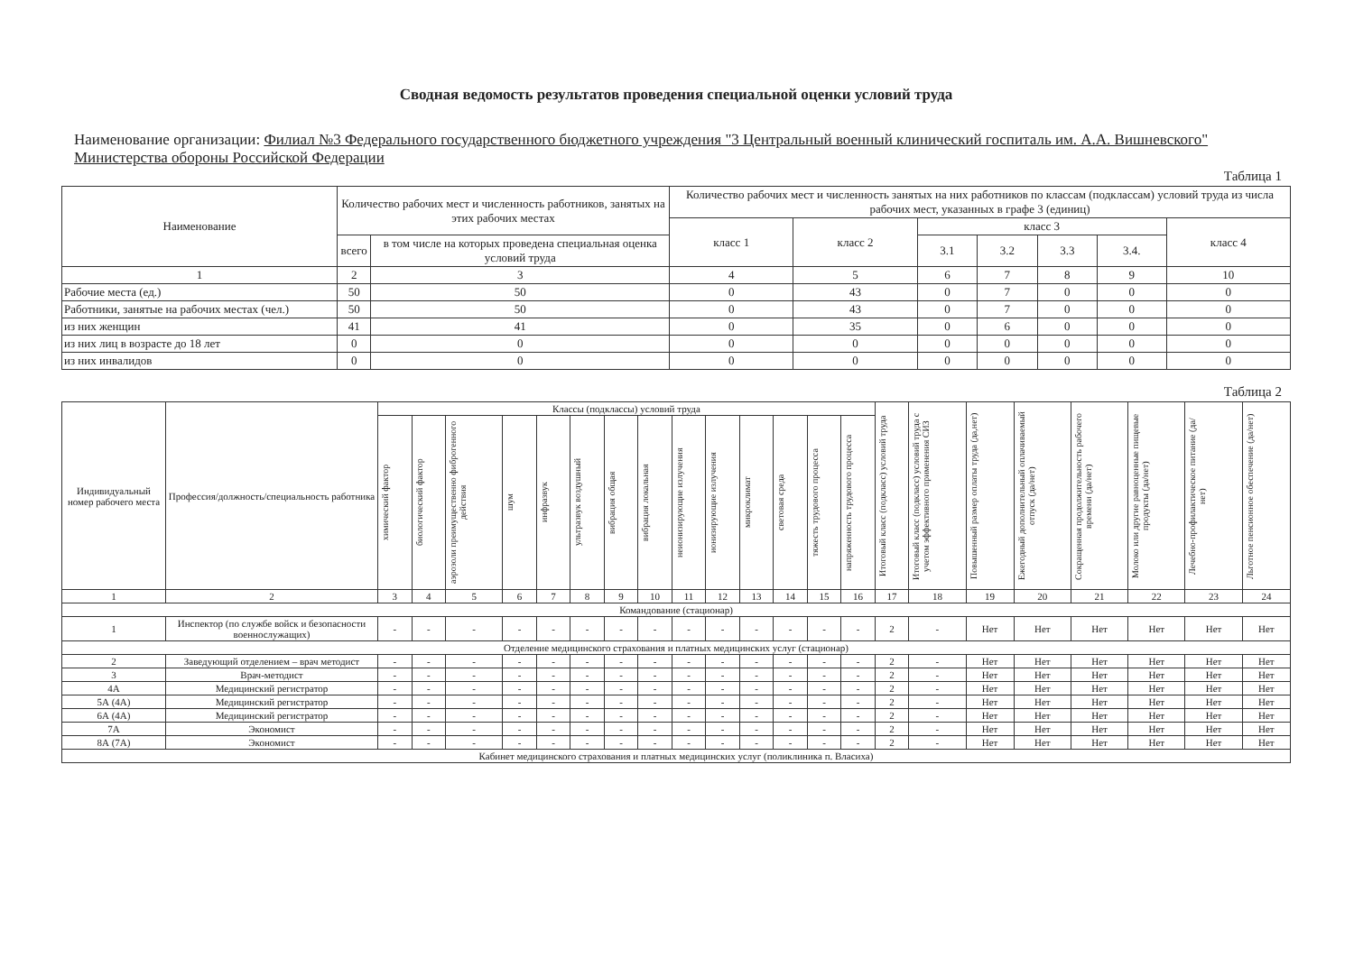Сводная ведомость результатов проведения специальной оценки условий труда
Наименование организации: Филиал №3 Федерального государственного бюджетного учреждения "3 Центральный военный клинический госпиталь им. А.А. Вишневского" Министерства обороны Российской Федерации
Таблица 1
| Наименование | Количество рабочих мест и численность работников, занятых на этих рабочих местах | | Количество рабочих мест и численность занятых на них работников по классам (подклассам) условий труда из числа рабочих мест, указанных в графе 3 (единиц) | | | | | | |
| --- | --- | --- | --- | --- | --- | --- | --- | --- | --- |
| | | | класс 1 | класс 2 | класс 3 | | | | класс 4 |
| | всего | в том числе на которых проведена специальная оценка условий труда | | | 3.1 | 3.2 | 3.3 | 3.4. | |
| 1 | 2 | 3 | 4 | 5 | 6 | 7 | 8 | 9 | 10 |
| Рабочие места (ед.) | 50 | 50 | 0 | 43 | 0 | 7 | 0 | 0 | 0 |
| Работники, занятые на рабочих местах (чел.) | 50 | 50 | 0 | 43 | 0 | 7 | 0 | 0 | 0 |
| из них женщин | 41 | 41 | 0 | 35 | 0 | 6 | 0 | 0 | 0 |
| из них лиц в возрасте до 18 лет | 0 | 0 | 0 | 0 | 0 | 0 | 0 | 0 | 0 |
| из них инвалидов | 0 | 0 | 0 | 0 | 0 | 0 | 0 | 0 | 0 |
Таблица 2
| Индивидуальный номер рабочего места | Профессия/должность/специальность работника | Классы (подклассы) условий труда | | | | | | | | | | | | | | Итоговый класс (подкласс) условий труда | Итоговый класс (подкласс) условий труда с учетом эффективного применения СИЗ | Повышенный размер оплаты труда (да,нет) | Ежегодный дополнительный оплачиваемый отпуск (да/нет) | Сокращенная продолжительность рабочего времени (да/нет) | Молоко или другие равноценные пищевые продукты (да/нет) | Лечебно-профилактическое питание (да/нет) | Льготное пенсионное обеспечение (да/нет) |
| --- | --- | --- | --- | --- | --- | --- | --- | --- | --- | --- | --- | --- | --- | --- | --- | --- | --- | --- | --- | --- | --- | --- | --- |
| | | химический фактор | биологический фактор | аэрозоли преимущественно фиброгенного действия | шум | инфразвук | ультразвук воздушный | вибрация общая | вибрация локальная | неионизирующие излучения | ионизирующие излучения | микроклимат | световая среда | тяжесть трудового процесса | напряженность трудового процесса | | | | | | | | |
| 1 | 2 | 3 | 4 | 5 | 6 | 7 | 8 | 9 | 10 | 11 | 12 | 13 | 14 | 15 | 16 | 17 | 18 | 19 | 20 | 21 | 22 | 23 | 24 |
| Командование (стационар) | | | | | | | | | | | | | | | | | | | | | | | |
| 1 | Инспектор (по службе войск и безопасности военнослужащих) | - | - | - | - | - | - | - | - | - | - | - | - | - | - | 2 | - | Нет | Нет | Нет | Нет | Нет | Нет |
| Отделение медицинского страхования и платных медицинских услуг (стационар) | | | | | | | | | | | | | | | | | | | | | | | |
| 2 | Заведующий отделением – врач методист | - | - | - | - | - | - | - | - | - | - | - | - | - | - | 2 | - | Нет | Нет | Нет | Нет | Нет | Нет |
| 3 | Врач-методист | - | - | - | - | - | - | - | - | - | - | - | - | - | - | 2 | - | Нет | Нет | Нет | Нет | Нет | Нет |
| 4А | Медицинский регистратор | - | - | - | - | - | - | - | - | - | - | - | - | - | - | 2 | - | Нет | Нет | Нет | Нет | Нет | Нет |
| 5А (4А) | Медицинский регистратор | - | - | - | - | - | - | - | - | - | - | - | - | - | - | 2 | - | Нет | Нет | Нет | Нет | Нет | Нет |
| 6А (4А) | Медицинский регистратор | - | - | - | - | - | - | - | - | - | - | - | - | - | - | 2 | - | Нет | Нет | Нет | Нет | Нет | Нет |
| 7А | Экономист | - | - | - | - | - | - | - | - | - | - | - | - | - | - | 2 | - | Нет | Нет | Нет | Нет | Нет | Нет |
| 8А (7А) | Экономист | - | - | - | - | - | - | - | - | - | - | - | - | - | - | 2 | - | Нет | Нет | Нет | Нет | Нет | Нет |
| Кабинет медицинского страхования и платных медицинских услуг (поликлиника п. Власиха) | | | | | | | | | | | | | | | | | | | | | | | |